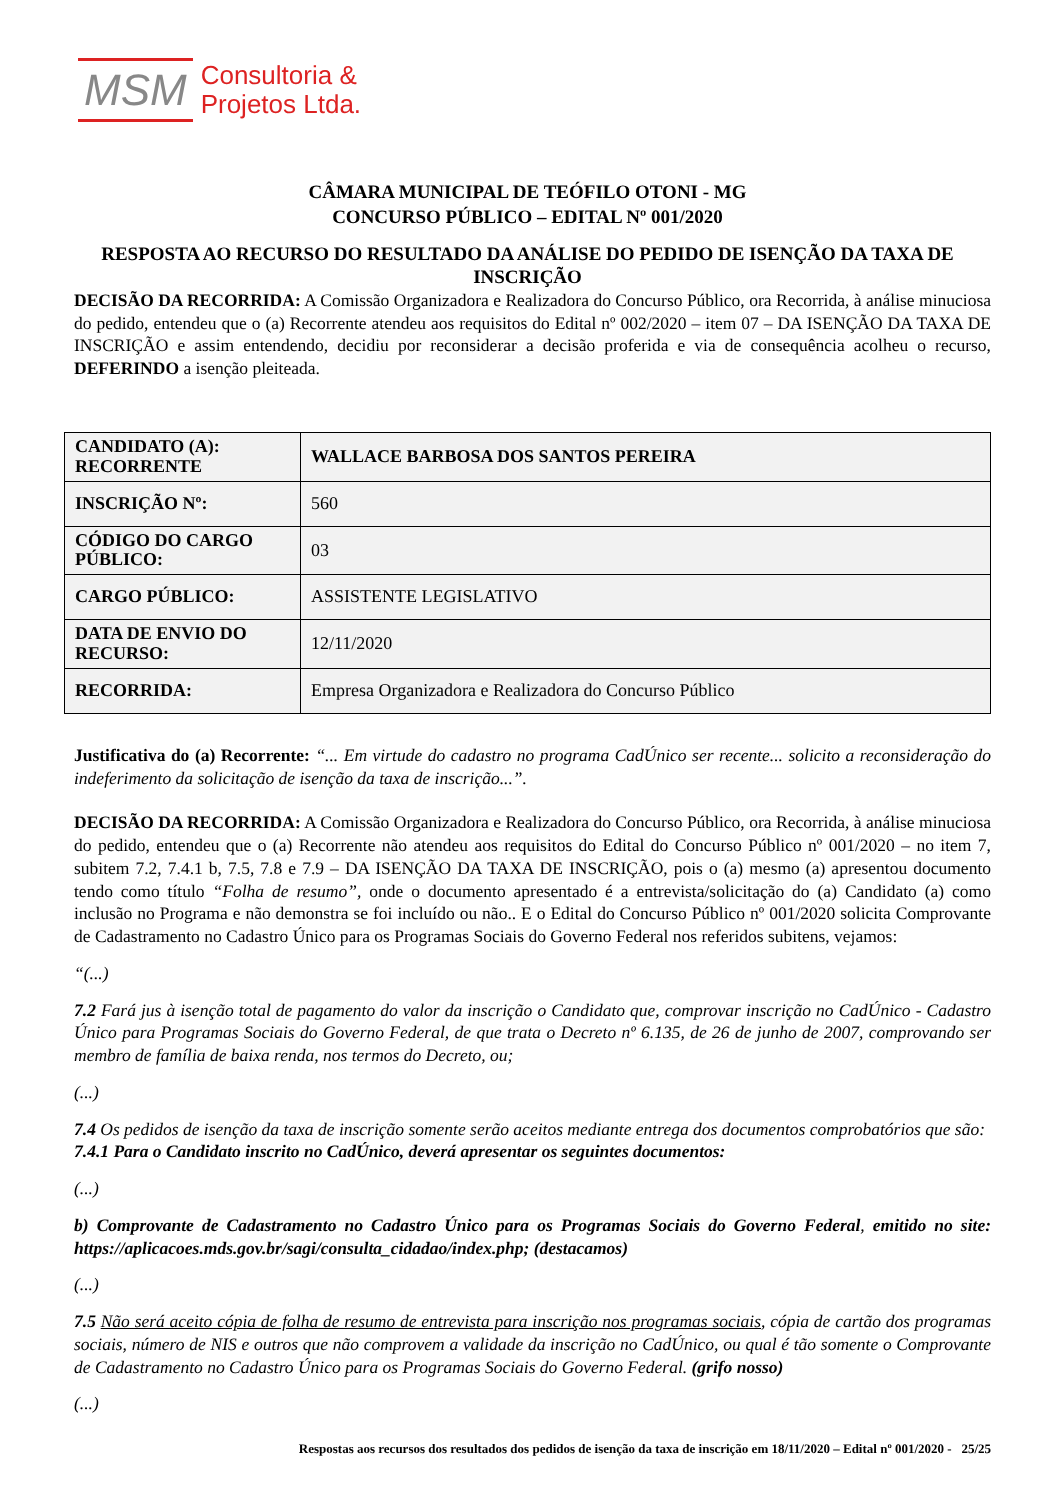MSM Consultoria &
Projetos Ltda.
CÂMARA MUNICIPAL DE TEÓFILO OTONI - MG
CONCURSO PÚBLICO – EDITAL Nº 001/2020
RESPOSTA AO RECURSO DO RESULTADO DA ANÁLISE DO PEDIDO DE ISENÇÃO DA TAXA DE INSCRIÇÃO
DECISÃO DA RECORRIDA: A Comissão Organizadora e Realizadora do Concurso Público, ora Recorrida, à análise minuciosa do pedido, entendeu que o (a) Recorrente atendeu aos requisitos do Edital nº 002/2020 – item 07 – DA ISENÇÃO DA TAXA DE INSCRIÇÃO e assim entendendo, decidiu por reconsiderar a decisão proferida e via de consequência acolheu o recurso, DEFERINDO a isenção pleiteada.
| CANDIDATO (A): RECORRENTE | WALLACE BARBOSA DOS SANTOS PEREIRA |
| INSCRIÇÃO Nº: | 560 |
| CÓDIGO DO CARGO PÚBLICO: | 03 |
| CARGO PÚBLICO: | ASSISTENTE LEGISLATIVO |
| DATA DE ENVIO DO RECURSO: | 12/11/2020 |
| RECORRIDA: | Empresa Organizadora e Realizadora do Concurso Público |
Justificativa do (a) Recorrente: “... Em virtude do cadastro no programa CadÚnico ser recente... solicito a reconsideração do indeferimento da solicitação de isenção da taxa de inscrição...”.
DECISÃO DA RECORRIDA: A Comissão Organizadora e Realizadora do Concurso Público, ora Recorrida, à análise minuciosa do pedido, entendeu que o (a) Recorrente não atendeu aos requisitos do Edital do Concurso Público nº 001/2020 – no item 7, subitem 7.2, 7.4.1 b, 7.5, 7.8 e 7.9 – DA ISENÇÃO DA TAXA DE INSCRIÇÃO, pois o (a) mesmo (a) apresentou documento tendo como título “Folha de resumo”, onde o documento apresentado é a entrevista/solicitação do (a) Candidato (a) como inclusão no Programa e não demonstra se foi incluído ou não.. E o Edital do Concurso Público nº 001/2020 solicita Comprovante de Cadastramento no Cadastro Único para os Programas Sociais do Governo Federal nos referidos subitens, vejamos:
“(...)
7.2 Fará jus à isenção total de pagamento do valor da inscrição o Candidato que, comprovar inscrição no CadÚnico - Cadastro Único para Programas Sociais do Governo Federal, de que trata o Decreto nº 6.135, de 26 de junho de 2007, comprovando ser membro de família de baixa renda, nos termos do Decreto, ou;
(...)
7.4 Os pedidos de isenção da taxa de inscrição somente serão aceitos mediante entrega dos documentos comprobatórios que são:
7.4.1 Para o Candidato inscrito no CadÚnico, deverá apresentar os seguintes documentos:
(...)
b) Comprovante de Cadastramento no Cadastro Único para os Programas Sociais do Governo Federal, emitido no site: https://aplicacoes.mds.gov.br/sagi/consulta_cidadao/index.php; (destacamos)
(...)
7.5 Não será aceito cópia de folha de resumo de entrevista para inscrição nos programas sociais, cópia de cartão dos programas sociais, número de NIS e outros que não comprovem a validade da inscrição no CadÚnico, ou qual é tão somente o Comprovante de Cadastramento no Cadastro Único para os Programas Sociais do Governo Federal. (grifo nosso)
(...)
Respostas aos recursos dos resultados dos pedidos de isenção da taxa de inscrição em 18/11/2020 – Edital nº 001/2020 - 25/25